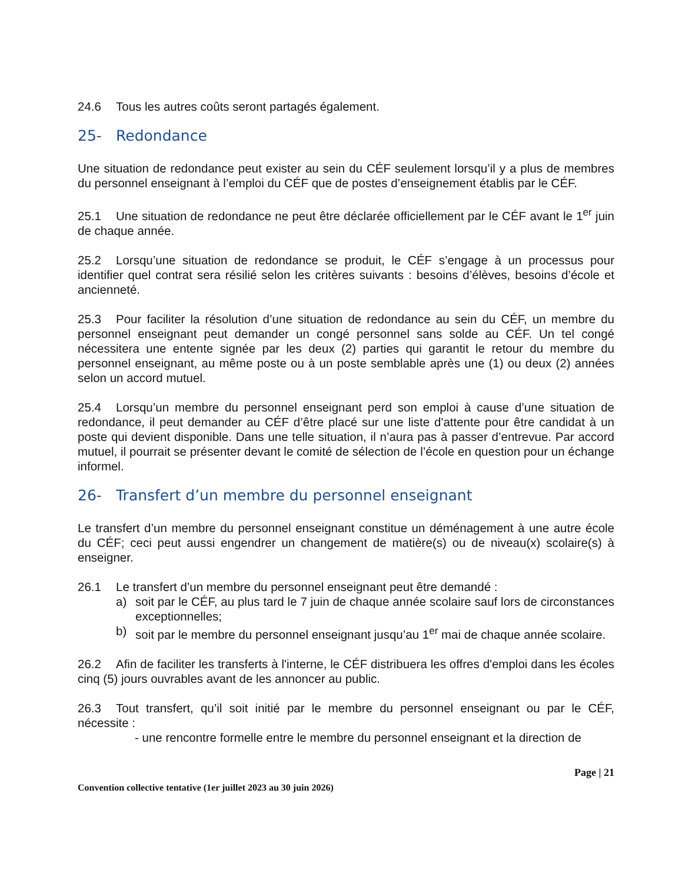24.6 Tous les autres coûts seront partagés également.
25- Redondance
Une situation de redondance peut exister au sein du CÉF seulement lorsqu’il y a plus de membres du personnel enseignant à l’emploi du CÉF que de postes d’enseignement établis par le CÉF.
25.1 Une situation de redondance ne peut être déclarée officiellement par le CÉF avant le 1<sup>er</sup> juin de chaque année.
25.2 Lorsqu’une situation de redondance se produit, le CÉF s’engage à un processus pour identifier quel contrat sera résilié selon les critères suivants : besoins d’élèves, besoins d’école et ancienneté.
25.3 Pour faciliter la résolution d’une situation de redondance au sein du CÉF, un membre du personnel enseignant peut demander un congé personnel sans solde au CÉF. Un tel congé nécessitera une entente signée par les deux (2) parties qui garantit le retour du membre du personnel enseignant, au même poste ou à un poste semblable après une (1) ou deux (2) années selon un accord mutuel.
25.4 Lorsqu’un membre du personnel enseignant perd son emploi à cause d’une situation de redondance, il peut demander au CÉF d’être placé sur une liste d'attente pour être candidat à un poste qui devient disponible. Dans une telle situation, il n’aura pas à passer d’entrevue. Par accord mutuel, il pourrait se présenter devant le comité de sélection de l’école en question pour un échange informel.
26- Transfert d’un membre du personnel enseignant
Le transfert d’un membre du personnel enseignant constitue un déménagement à une autre école du CÉF; ceci peut aussi engendrer un changement de matière(s) ou de niveau(x) scolaire(s) à enseigner.
26.1 Le transfert d’un membre du personnel enseignant peut être demandé :
a) soit par le CÉF, au plus tard le 7 juin de chaque année scolaire sauf lors de circonstances exceptionnelles;
b) soit par le membre du personnel enseignant jusqu’au 1<sup>er</sup> mai de chaque année scolaire.
26.2 Afin de faciliter les transferts à l'interne, le CÉF distribuera les offres d'emploi dans les écoles cinq (5) jours ouvrables avant de les annoncer au public.
26.3 Tout transfert, qu’il soit initié par le membre du personnel enseignant ou par le CÉF, nécessite :
- une rencontre formelle entre le membre du personnel enseignant et la direction de
Page | 21
Convention collective tentative (1er juillet 2023 au 30 juin 2026)